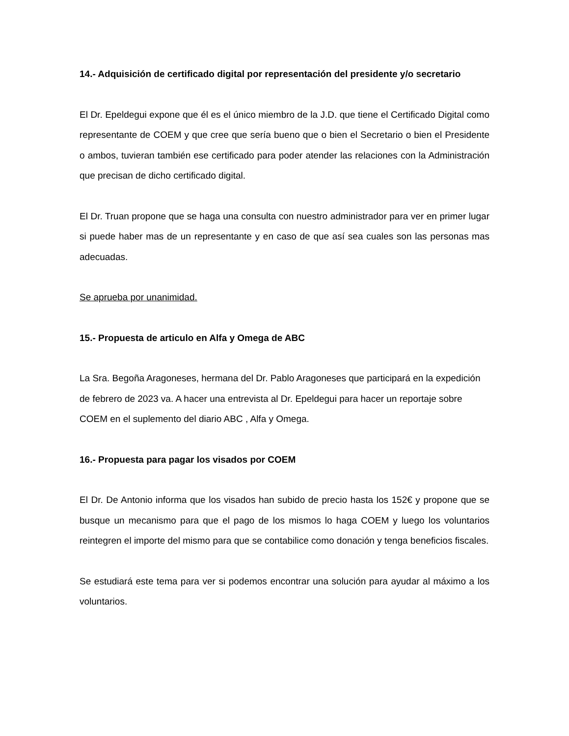14.- Adquisición de certificado digital por representación del presidente y/o secretario
El Dr. Epeldegui expone que él es el único miembro de la J.D. que tiene el Certificado Digital como representante de COEM y que cree que sería bueno que o bien el Secretario o bien el Presidente o ambos, tuvieran también ese certificado para poder atender las relaciones con la Administración que precisan de dicho certificado digital.
El Dr. Truan propone que se haga una consulta con nuestro administrador para ver en primer lugar si puede haber mas de un representante y en caso de que así sea cuales son las personas mas adecuadas.
Se aprueba por unanimidad.
15.- Propuesta de articulo en Alfa y Omega de ABC
La Sra. Begoña Aragoneses, hermana del Dr. Pablo Aragoneses que participará en la expedición de febrero de 2023 va. A hacer una entrevista al Dr. Epeldegui para hacer un reportaje sobre COEM en el suplemento del diario ABC , Alfa y Omega.
16.- Propuesta para pagar los visados por COEM
El Dr. De Antonio informa que los visados han subido de precio hasta los 152€ y propone que se busque un mecanismo para que el pago de los mismos lo haga COEM y luego los voluntarios reintegren el importe del mismo para que se contabilice como donación y tenga beneficios fiscales.
Se estudiará este tema para ver si podemos encontrar una solución para ayudar al máximo a los voluntarios.